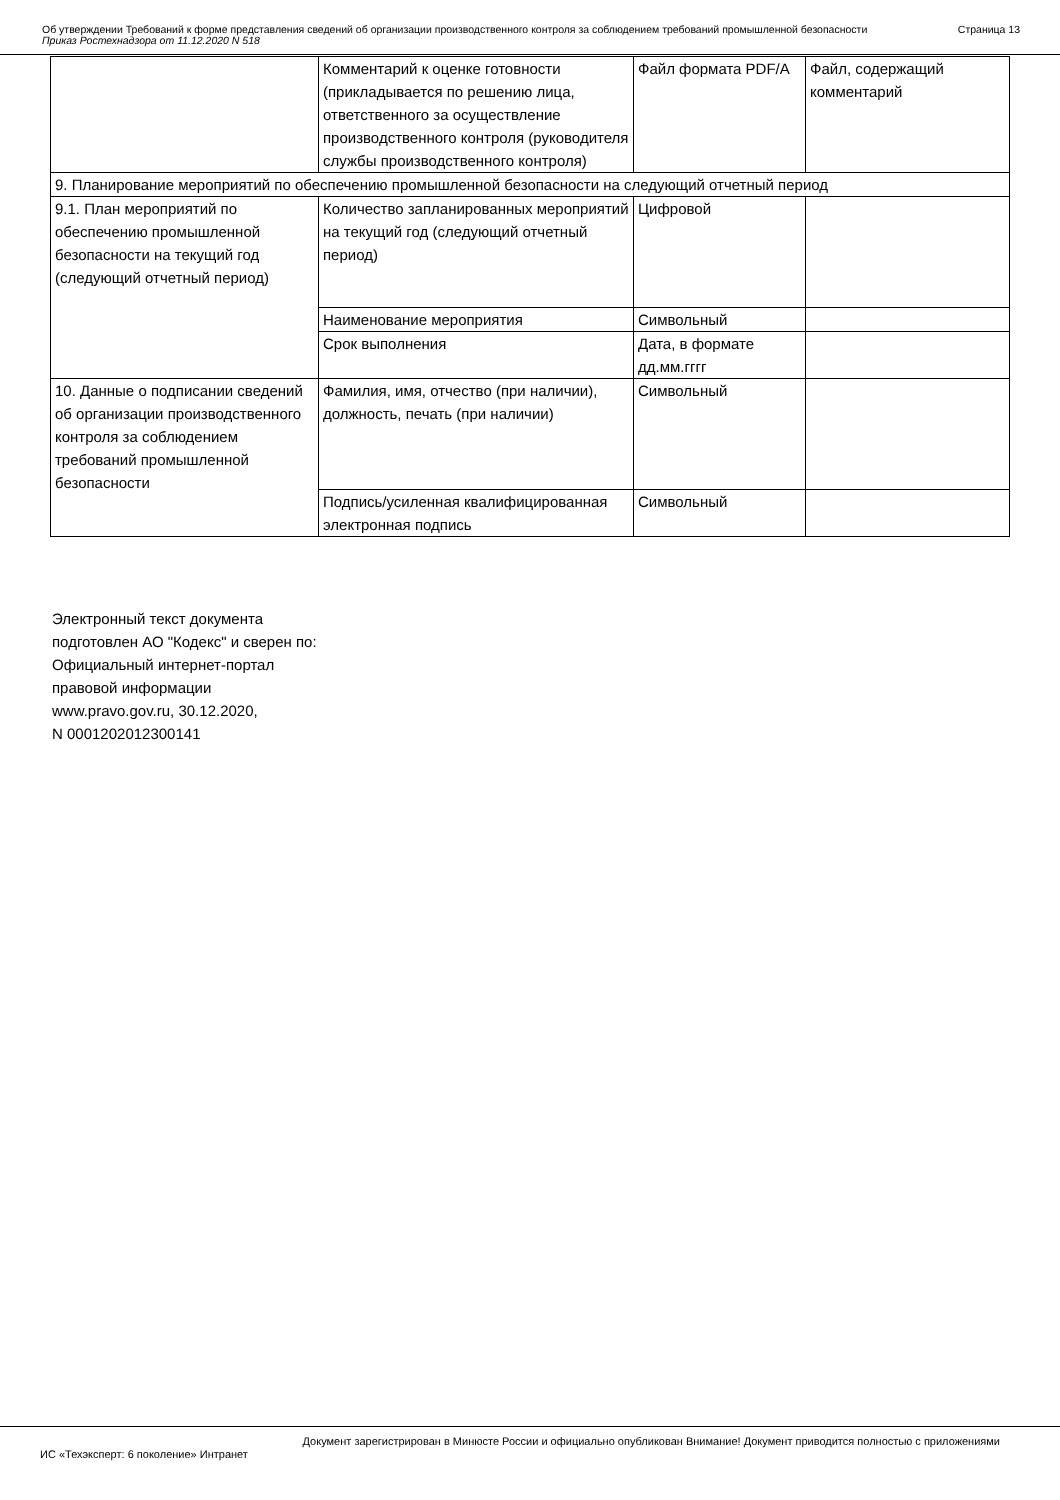Об утверждении Требований к форме представления сведений об организации производственного контроля за соблюдением требований промышленной безопасности
Приказ Ростехнадзора от 11.12.2020 N 518
Страница 13
| | Комментарий к оценке готовности (прикладывается по решению лица, ответственного за осуществление производственного контроля (руководителя службы производственного контроля) | Файл формата PDF/A | Файл, содержащий комментарий |
| 9. Планирование мероприятий по обеспечению промышленной безопасности на следующий отчетный период | | | |
| 9.1. План мероприятий по обеспечению промышленной безопасности на текущий год (следующий отчетный период) | Количество запланированных мероприятий на текущий год (следующий отчетный период) | Цифровой | |
| | Наименование мероприятия | Символьный | |
| | Срок выполнения | Дата, в формате дд.мм.гггг | |
| 10. Данные о подписании сведений об организации производственного контроля за соблюдением требований промышленной безопасности | Фамилия, имя, отчество (при наличии), должность, печать (при наличии) | Символьный | |
| | Подпись/усиленная квалифицированная электронная подпись | Символьный | |
Электронный текст документа
подготовлен АО "Кодекс" и сверен по:
Официальный интернет-портал
правовой информации
www.pravo.gov.ru, 30.12.2020,
N 0001202012300141
Документ зарегистрирован в Минюсте России и официально опубликован Внимание! Документ приводится полностью с приложениями
ИС «Техэксперт: 6 поколение» Интранет